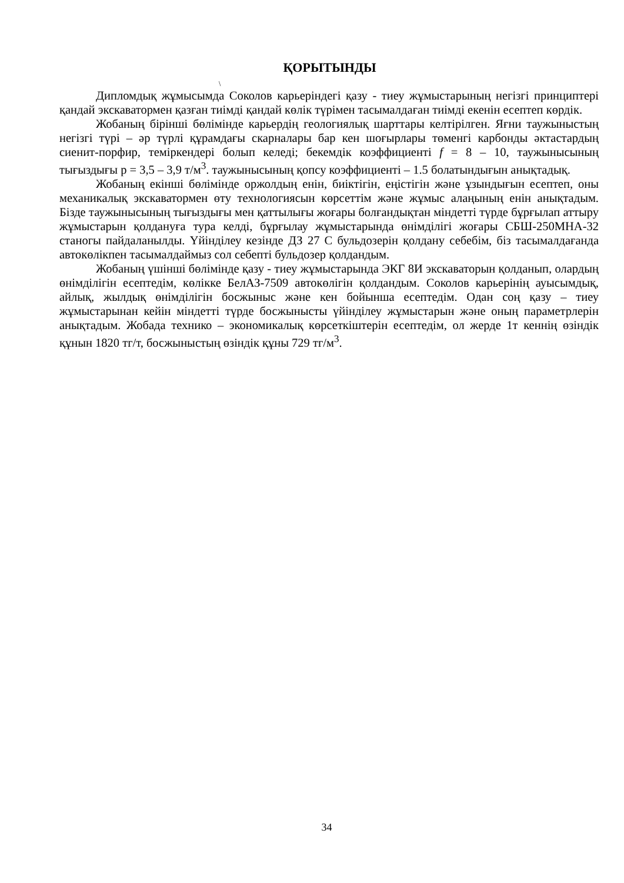ҚОРЫТЫНДЫ
\
Дипломдық жұмысымда Соколов карьеріндегі қазу - тиеу жұмыстарының негізгі принциптері қандай экскаватормен қазған тиімді қандай көлік түрімен тасымалдаған тиімді екенін есептеп көрдік.
Жобаның бірінші бөлімінде карьердің геологиялық шарттары келтірілген. Яғни таужыныстың негізгі түрі – әр түрлі құрамдағы скарналары бар кен шоғырлары төменгі карбонды әктастардың сиенит-порфир, теміркендері болып келеді; бекемдік коэффициенті f = 8 – 10, таужынысының тығыздығы р = 3,5 – 3,9 т/м<sup>3</sup>. таужынысының қопсу коэффициенті – 1.5 болатындығын анықтадық.
Жобаның екінші бөлімінде оржолдың енін, биіктігін, еңістігін және ұзындығын есептеп, оны механикалық экскаватормен өту технологиясын көрсеттім және жұмыс алаңының енін анықтадым. Бізде таужынысының тығыздығы мен қаттылығы жоғары болғандықтан міндетті түрде бұрғылап аттыру жұмыстарын қолдануға тура келді, бұрғылау жұмыстарында өнімділігі жоғары СБШ-250МНА-32 станогы пайдаланылды. Үйінділеу кезінде ДЗ 27 С бульдозерін қолдану себебім, біз тасымалдағанда автокөлікпен тасымалдаймыз сол себепті бульдозер қолдандым.
Жобаның үшінші бөлімінде қазу - тиеу жұмыстарында ЭКГ 8И экскаваторын қолданып, олардың өнімділігін есептедім, көлікке БелАЗ-7509 автокөлігін қолдандым. Соколов карьерінің ауысымдық, айлық, жылдық өнімділігін босжыныс және кен бойынша есептедім. Одан соң қазу – тиеу жұмыстарынан кейін міндетті түрде босжынысты үйінділеу жұмыстарын және оның параметрлерін анықтадым. Жобада технико – экономикалық көрсеткіштерін есептедім, ол жерде 1т кеннің өзіндік құнын 1820 тг/т, босжыныстың өзіндік құны 729 тг/м<sup>3</sup>.
34